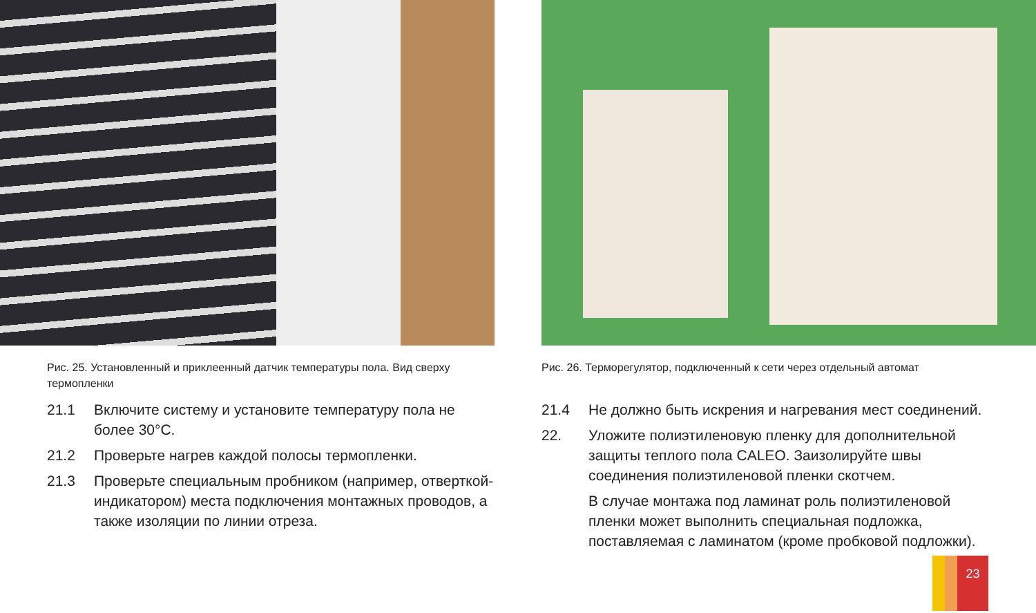Рис. 25. Установленный и приклеенный датчик температуры пола. Вид сверху термопленки
21.1 Включите систему и установите температуру пола не более 30°С.
21.2 Проверьте нагрев каждой полосы термопленки.
21.3 Проверьте специальным пробником (например, отверткой-индикатором) места подключения монтажных проводов, а также изоляции по линии отреза.
Рис. 26. Терморегулятор, подключенный к сети через отдельный автомат
21.4 Не должно быть искрения и нагревания мест соединений.
22. Уложите полиэтиленовую пленку для дополнительной защиты теплого пола CALEO. Заизолируйте швы соединения полиэтиленовой пленки скотчем.
В случае монтажа под ламинат роль полиэтиленовой пленки может выполнить специальная подложка, поставляемая с ламинатом (кроме пробковой подложки).
23